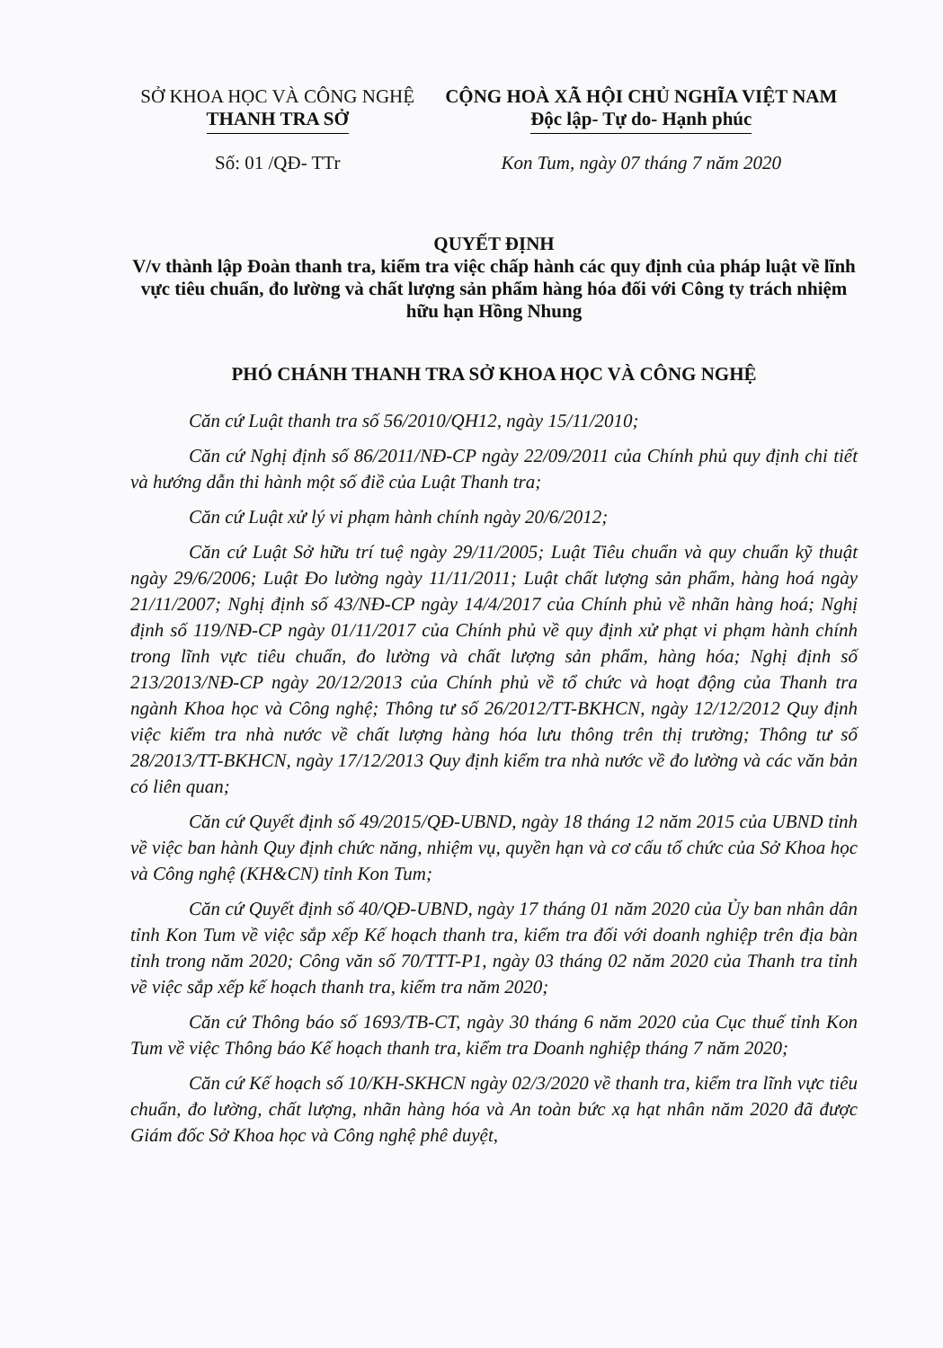SỞ KHOA HỌC VÀ CÔNG NGHỆ
THANH TRA SỞ
Số: 01 /QĐ- TTr
CỘNG HOÀ XÃ HỘI CHỦ NGHĨA VIỆT NAM
Độc lập- Tự do- Hạnh phúc
Kon Tum, ngày 07 tháng 7 năm 2020
QUYẾT ĐỊNH
V/v thành lập Đoàn thanh tra, kiểm tra việc chấp hành các quy định của pháp luật về lĩnh vực tiêu chuẩn, đo lường và chất lượng sản phẩm hàng hóa đối với Công ty trách nhiệm hữu hạn Hồng Nhung
PHÓ CHÁNH THANH TRA SỞ KHOA HỌC VÀ CÔNG NGHỆ
Căn cứ Luật thanh tra số 56/2010/QH12, ngày 15/11/2010;
Căn cứ Nghị định số 86/2011/NĐ-CP ngày 22/09/2011 của Chính phủ quy định chi tiết và hướng dẫn thi hành một số điề của Luật Thanh tra;
Căn cứ Luật xử lý vi phạm hành chính ngày 20/6/2012;
Căn cứ Luật Sở hữu trí tuệ ngày 29/11/2005; Luật Tiêu chuẩn và quy chuẩn kỹ thuật ngày 29/6/2006; Luật Đo lường ngày 11/11/2011; Luật chất lượng sản phẩm, hàng hoá ngày 21/11/2007; Nghị định số 43/NĐ-CP ngày 14/4/2017 của Chính phủ về nhãn hàng hoá; Nghị định số 119/NĐ-CP ngày 01/11/2017 của Chính phủ về quy định xử phạt vi phạm hành chính trong lĩnh vực tiêu chuẩn, đo lường và chất lượng sản phẩm, hàng hóa; Nghị định số 213/2013/NĐ-CP ngày 20/12/2013 của Chính phủ về tổ chức và hoạt động của Thanh tra ngành Khoa học và Công nghệ; Thông tư số 26/2012/TT-BKHCN, ngày 12/12/2012 Quy định việc kiểm tra nhà nước về chất lượng hàng hóa lưu thông trên thị trường; Thông tư số 28/2013/TT-BKHCN, ngày 17/12/2013 Quy định kiểm tra nhà nước về đo lường và các văn bản có liên quan;
Căn cứ Quyết định số 49/2015/QĐ-UBND, ngày 18 tháng 12 năm 2015 của UBND tỉnh về việc ban hành Quy định chức năng, nhiệm vụ, quyền hạn và cơ cấu tổ chức của Sở Khoa học và Công nghệ (KH&CN) tỉnh Kon Tum;
Căn cứ Quyết định số 40/QĐ-UBND, ngày 17 tháng 01 năm 2020 của Ủy ban nhân dân tỉnh Kon Tum về việc sắp xếp Kế hoạch thanh tra, kiểm tra đối với doanh nghiệp trên địa bàn tỉnh trong năm 2020; Công văn số 70/TTT-P1, ngày 03 tháng 02 năm 2020 của Thanh tra tỉnh về việc sắp xếp kế hoạch thanh tra, kiểm tra năm 2020;
Căn cứ Thông báo số 1693/TB-CT, ngày 30 tháng 6 năm 2020 của Cục thuế tỉnh Kon Tum về việc Thông báo Kế hoạch thanh tra, kiểm tra Doanh nghiệp tháng 7 năm 2020;
Căn cứ Kế hoạch số 10/KH-SKHCN ngày 02/3/2020 về thanh tra, kiểm tra lĩnh vực tiêu chuẩn, đo lường, chất lượng, nhãn hàng hóa và An toàn bức xạ hạt nhân năm 2020 đã được Giám đốc Sở Khoa học và Công nghệ phê duyệt,